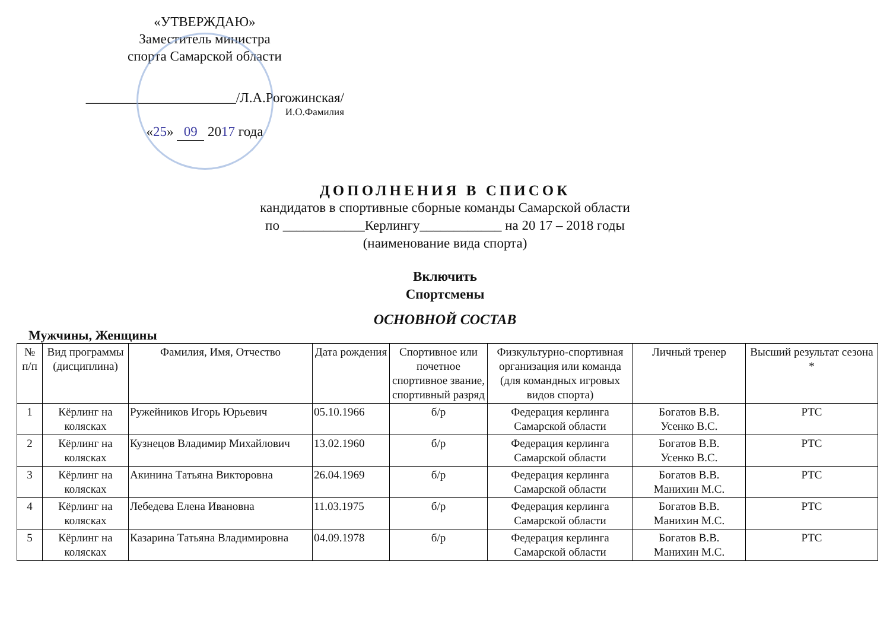«УТВЕРЖДАЮ»
Заместитель министра
спорта Самарской области
______________________/Л.А.Рогожинская/
И.О.Фамилия
«25» 09 2017 года
ДОПОЛНЕНИЯ В СПИСОК
кандидатов в спортивные сборные команды Самарской области
по ____________Керлингу____________ на 20 17 – 2018 годы
(наименование вида спорта)
Включить
Спортсмены
ОСНОВНОЙ СОСТАВ
Мужчины, Женщины
| № п/п | Вид программы (дисциплина) | Фамилия, Имя, Отчество | Дата рождения | Спортивное или почетное спортивное звание, спортивный разряд | Физкультурно-спортивная организация или команда (для командных игровых видов спорта) | Личный тренер | Высший результат сезона * |
| --- | --- | --- | --- | --- | --- | --- | --- |
| 1 | Кёрлинг на колясках | Ружейников Игорь Юрьевич | 05.10.1966 | б/р | Федерация керлинга Самарской области | Богатов В.В. Усенко В.С. | РТС |
| 2 | Кёрлинг на колясках | Кузнецов Владимир Михайлович | 13.02.1960 | б/р | Федерация керлинга Самарской области | Богатов В.В. Усенко В.С. | РТС |
| 3 | Кёрлинг на колясках | Акинина Татьяна Викторовна | 26.04.1969 | б/р | Федерация керлинга Самарской области | Богатов В.В. Манихин М.С. | РТС |
| 4 | Кёрлинг на колясках | Лебедева Елена Ивановна | 11.03.1975 | б/р | Федерация керлинга Самарской области | Богатов В.В. Манихин М.С. | РТС |
| 5 | Кёрлинг на колясках | Казарина Татьяна Владимировна | 04.09.1978 | б/р | Федерация керлинга Самарской области | Богатов В.В. Манихин М.С. | РТС |